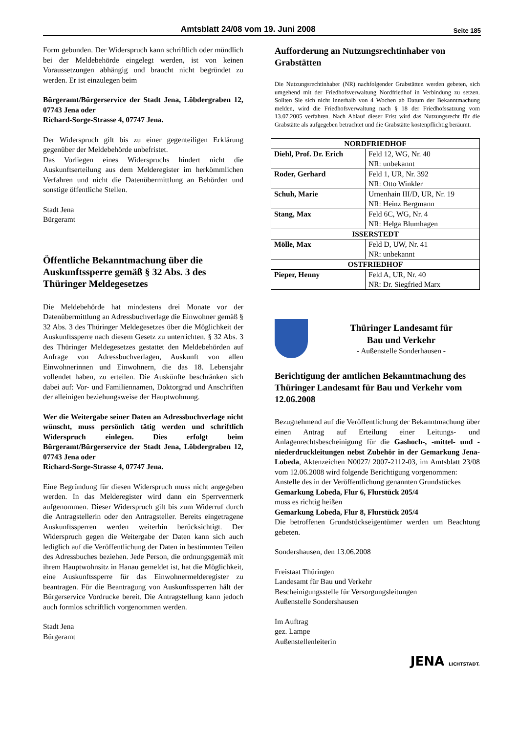Amtsblatt 24/08 vom 19. Juni 2008 Seite 185
Form gebunden. Der Widerspruch kann schriftlich oder mündlich bei der Meldebehörde eingelegt werden, ist von keinen Voraussetzungen abhängig und braucht nicht begründet zu werden. Er ist einzulegen beim
Bürgeramt/Bürgerservice der Stadt Jena, Löbdergraben 12, 07743 Jena oder
Richard-Sorge-Strasse 4, 07747 Jena.
Der Widerspruch gilt bis zu einer gegenteiligen Erklärung gegenüber der Meldebehörde unbefristet.
Das Vorliegen eines Widerspruchs hindert nicht die Auskunftserteilung aus dem Melderegister im herkömmlichen Verfahren und nicht die Datenübermittlung an Behörden und sonstige öffentliche Stellen.
Stadt Jena
Bürgeramt
Öffentliche Bekanntmachung über die Auskunftssperre gemäß § 32 Abs. 3 des Thüringer Meldegesetzes
Die Meldebehörde hat mindestens drei Monate vor der Datenübermittlung an Adressbuchverlage die Einwohner gemäß § 32 Abs. 3 des Thüringer Meldegesetzes über die Möglichkeit der Auskunftssperre nach diesem Gesetz zu unterrichten. § 32 Abs. 3 des Thüringer Meldegesetzes gestattet den Meldebehörden auf Anfrage von Adressbuchverlagen, Auskunft von allen Einwohnerinnen und Einwohnern, die das 18. Lebensjahr vollendet haben, zu erteilen. Die Auskünfte beschränken sich dabei auf: Vor- und Familiennamen, Doktorgrad und Anschriften der alleinigen beziehungsweise der Hauptwohnung.
Wer die Weitergabe seiner Daten an Adressbuchverlage nicht wünscht, muss persönlich tätig werden und schriftlich Widerspruch einlegen. Dies erfolgt beim Bürgeramt/Bürgerservice der Stadt Jena, Löbdergraben 12, 07743 Jena oder
Richard-Sorge-Strasse 4, 07747 Jena.
Eine Begründung für diesen Widerspruch muss nicht angegeben werden. In das Melderegister wird dann ein Sperrvermerk aufgenommen. Dieser Widerspruch gilt bis zum Widerruf durch die Antragstellerin oder den Antragsteller. Bereits eingetragene Auskunftssperren werden weiterhin berücksichtigt. Der Widerspruch gegen die Weitergabe der Daten kann sich auch lediglich auf die Veröffentlichung der Daten in bestimmten Teilen des Adressbuches beziehen. Jede Person, die ordnungsgemäß mit ihrem Hauptwohnsitz in Hanau gemeldet ist, hat die Möglichkeit, eine Auskunftssperre für das Einwohnermelderegister zu beantragen. Für die Beantragung von Auskunftssperren hält der Bürgerservice Vordrucke bereit. Die Antragstellung kann jedoch auch formlos schriftlich vorgenommen werden.
Stadt Jena
Bürgeramt
Aufforderung an Nutzungsrechtinhaber von Grabstätten
Die Nutzungsrechtinhaber (NR) nachfolgender Grabstätten werden gebeten, sich umgehend mit der Friedhofsverwaltung Nordfriedhof in Verbindung zu setzen. Sollten Sie sich nicht innerhalb von 4 Wochen ab Datum der Bekanntmachung melden, wird die Friedhofsverwaltung nach § 18 der Friedhofssatzung vom 13.07.2005 verfahren. Nach Ablauf dieser Frist wird das Nutzungsrecht für die Grabstätte als aufgegeben betrachtet und die Grabstätte kostenpflichtig beräumt.
| NORDFRIEDHOF | |
| --- | --- |
| Diehl, Prof. Dr. Erich | Feld 12, WG, Nr. 40 NR: unbekannt |
| Roder, Gerhard | Feld 1, UR, Nr. 392 NR: Otto Winkler |
| Schuh, Marie | Urnenhain III/D, UR, Nr. 19 NR: Heinz Bergmann |
| Stang, Max | Feld 6C, WG, Nr. 4 NR: Helga Blumhagen |
| ISSERSTEDT | |
| Mölle, Max | Feld D, UW, Nr. 41 NR: unbekannt |
| OSTFRIEDHOF | |
| Pieper, Henny | Feld A, UR, Nr. 40 NR: Dr. Siegfried Marx |
Thüringer Landesamt für
Bau und Verkehr
- Außenstelle Sonderhausen -
Berichtigung der amtlichen Bekanntmachung des Thüringer Landesamt für Bau und Verkehr vom 12.06.2008
Bezugnehmend auf die Veröffentlichung der Bekanntmachung über einen Antrag auf Erteilung einer Leitungs- und Anlagenrechtsbescheinigung für die Gashoch-, -mittel- und -niederdruckleitungen nebst Zubehör in der Gemarkung Jena-Lobeda, Aktenzeichen N0027/ 2007-2112-03, im Amtsblatt 23/08 vom 12.06.2008 wird folgende Berichtigung vorgenommen:
Anstelle des in der Veröffentlichung genannten Grundstückes
Gemarkung Lobeda, Flur 6, Flurstück 205/4
muss es richtig heißen
Gemarkung Lobeda, Flur 8, Flurstück 205/4
Die betroffenen Grundstückseigentümer werden um Beachtung gebeten.
Sondershausen, den 13.06.2008
Freistaat Thüringen
Landesamt für Bau und Verkehr
Bescheinigungsstelle für Versorgungsleitungen
Außenstelle Sondershausen
Im Auftrag
gez. Lampe
Außenstellenleiterin
JENA LICHTSTADT.